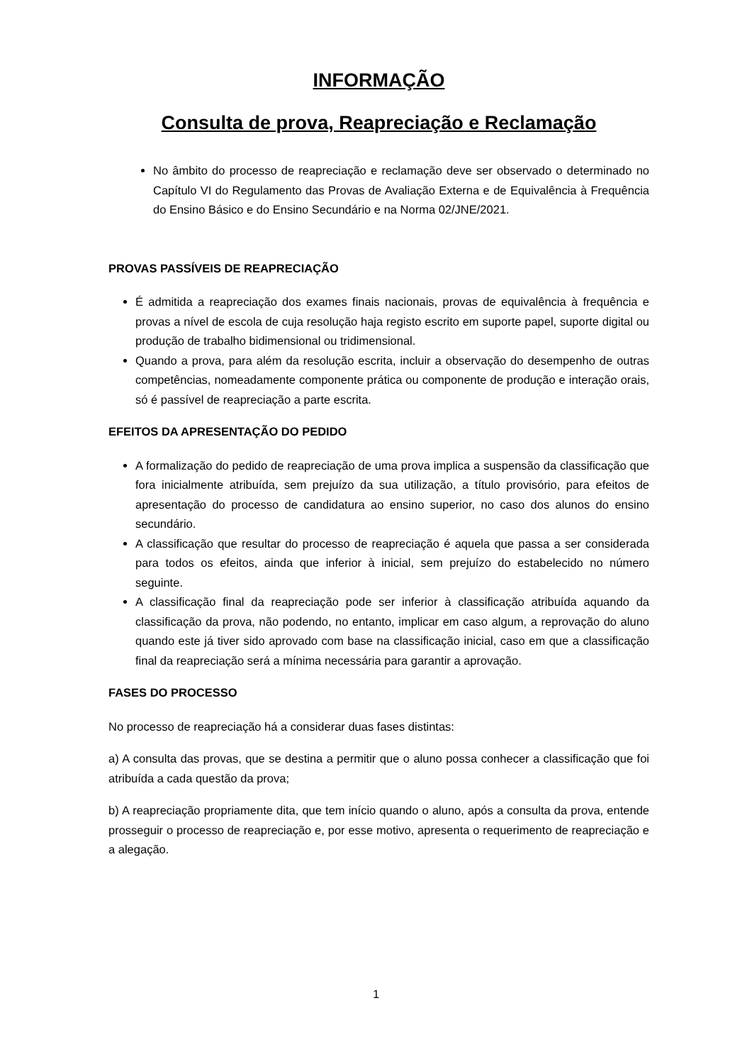INFORMAÇÃO
Consulta de prova, Reapreciação e Reclamação
No âmbito do processo de reapreciação e reclamação deve ser observado o determinado no Capítulo VI do Regulamento das Provas de Avaliação Externa e de Equivalência à Frequência do Ensino Básico e do Ensino Secundário e na Norma 02/JNE/2021.
PROVAS PASSÍVEIS DE REAPRECIAÇÃO
É admitida a reapreciação dos exames finais nacionais, provas de equivalência à frequência e provas a nível de escola de cuja resolução haja registo escrito em suporte papel, suporte digital ou produção de trabalho bidimensional ou tridimensional.
Quando a prova, para além da resolução escrita, incluir a observação do desempenho de outras competências, nomeadamente componente prática ou componente de produção e interação orais, só é passível de reapreciação a parte escrita.
EFEITOS DA APRESENTAÇÃO DO PEDIDO
A formalização do pedido de reapreciação de uma prova implica a suspensão da classificação que fora inicialmente atribuída, sem prejuízo da sua utilização, a título provisório, para efeitos de apresentação do processo de candidatura ao ensino superior, no caso dos alunos do ensino secundário.
A classificação que resultar do processo de reapreciação é aquela que passa a ser considerada para todos os efeitos, ainda que inferior à inicial, sem prejuízo do estabelecido no número seguinte.
A classificação final da reapreciação pode ser inferior à classificação atribuída aquando da classificação da prova, não podendo, no entanto, implicar em caso algum, a reprovação do aluno quando este já tiver sido aprovado com base na classificação inicial, caso em que a classificação final da reapreciação será a mínima necessária para garantir a aprovação.
FASES DO PROCESSO
No processo de reapreciação há a considerar duas fases distintas:
a) A consulta das provas, que se destina a permitir que o aluno possa conhecer a classificação que foi atribuída a cada questão da prova;
b) A reapreciação propriamente dita, que tem início quando o aluno, após a consulta da prova, entende prosseguir o processo de reapreciação e, por esse motivo, apresenta o requerimento de reapreciação e a alegação.
1